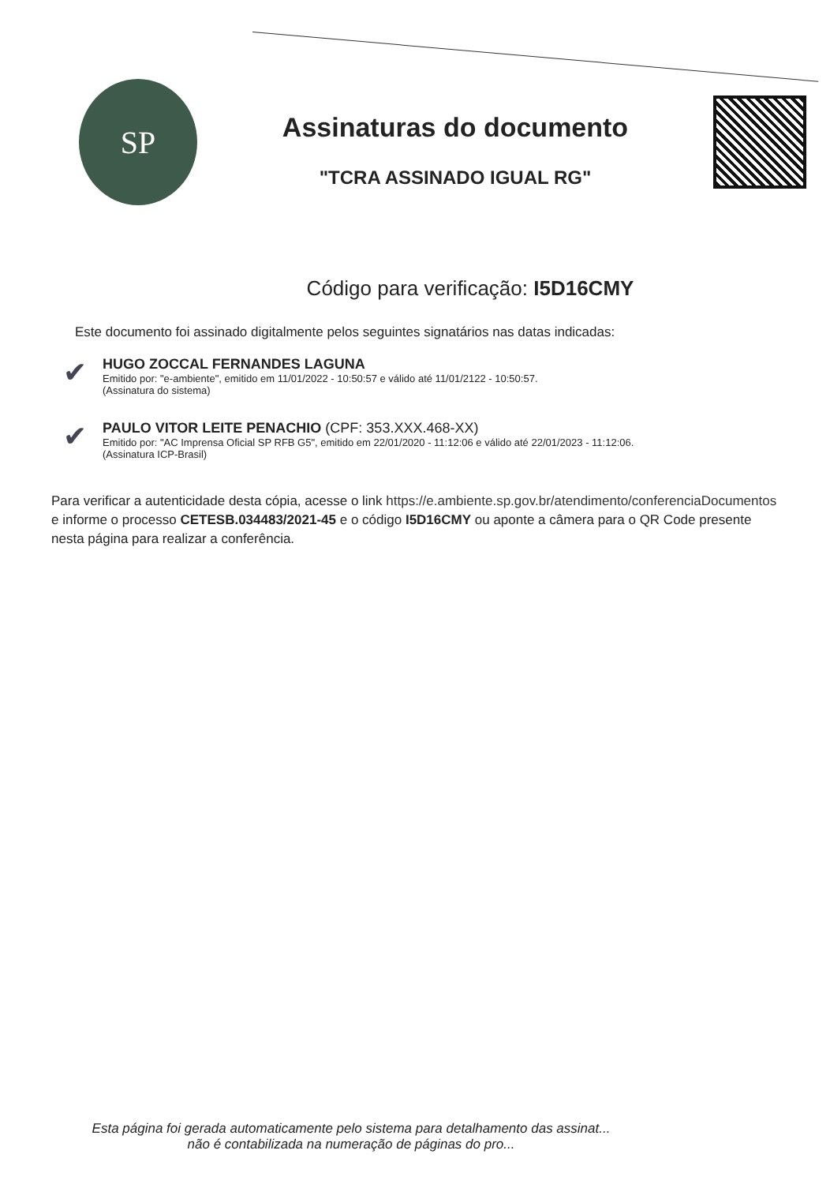SP
Assinaturas do documento
"TCRA ASSINADO IGUAL RG"
Código para verificação: I5D16CMY
Este documento foi assinado digitalmente pelos seguintes signatários nas datas indicadas:
✔
HUGO ZOCCAL FERNANDES LAGUNA
Emitido por: "e-ambiente", emitido em 11/01/2022 - 10:50:57 e válido até 11/01/2122 - 10:50:57.
(Assinatura do sistema)
✔
PAULO VITOR LEITE PENACHIO (CPF: 353.XXX.468-XX)
Emitido por: "AC Imprensa Oficial SP RFB G5", emitido em 22/01/2020 - 11:12:06 e válido até 22/01/2023 - 11:12:06.
(Assinatura ICP-Brasil)
Para verificar a autenticidade desta cópia, acesse o link https://e.ambiente.sp.gov.br/atendimento/conferenciaDocumentos e informe o processo CETESB.034483/2021-45 e o código I5D16CMY ou aponte a câmera para o QR Code presente nesta página para realizar a conferência.
Esta página foi gerada automaticamente pelo sistema para detalhamento das assinat...
não é contabilizada na numeração de páginas do pro...